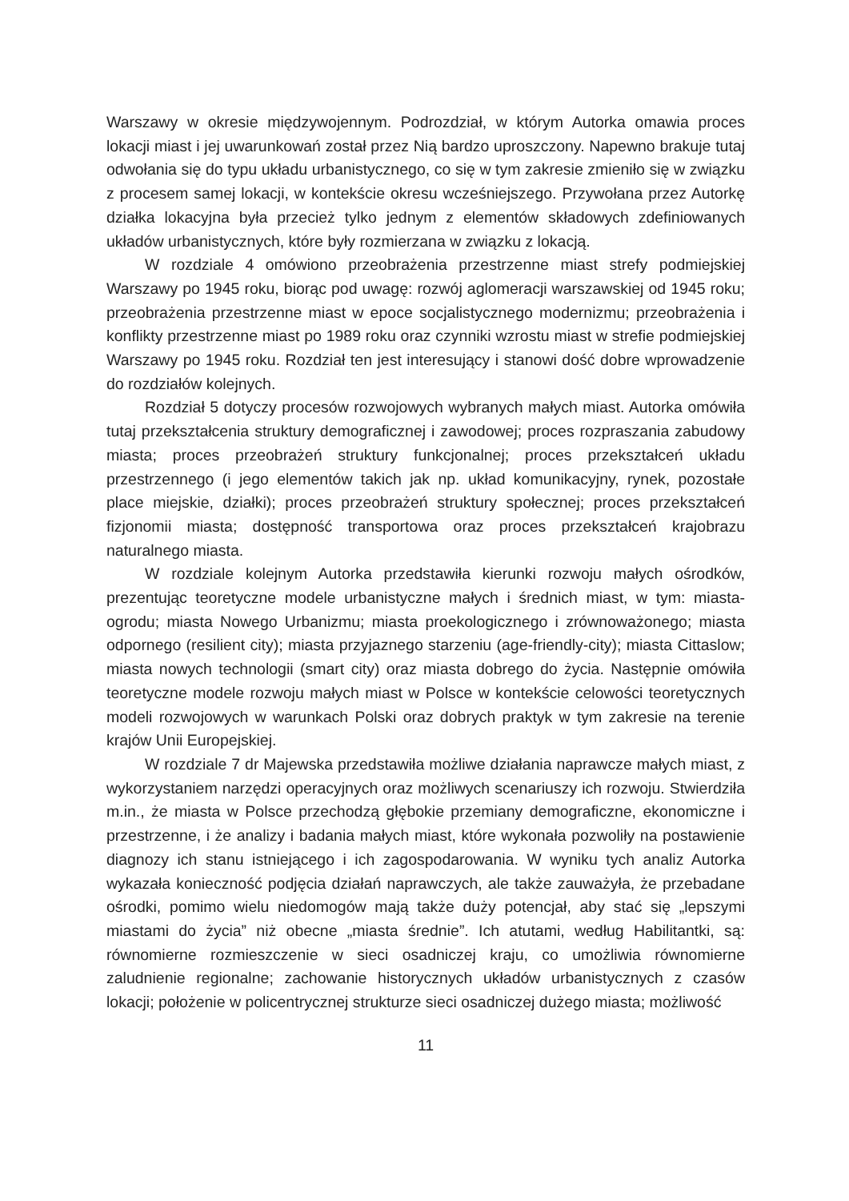Warszawy w okresie międzywojennym. Podrozdział, w którym Autorka omawia proces lokacji miast i jej uwarunkowań został przez Nią bardzo uproszczony. Napewno brakuje tutaj odwołania się do typu układu urbanistycznego, co się w tym zakresie zmieniło się w związku z procesem samej lokacji, w kontekście okresu wcześniejszego. Przywołana przez Autorkę działka lokacyjna była przecież tylko jednym z elementów składowych zdefiniowanych układów urbanistycznych, które były rozmierzana w związku z lokacją.
W rozdziale 4 omówiono przeobrażenia przestrzenne miast strefy podmiejskiej Warszawy po 1945 roku, biorąc pod uwagę: rozwój aglomeracji warszawskiej od 1945 roku; przeobrażenia przestrzenne miast w epoce socjalistycznego modernizmu; przeobrażenia i konflikty przestrzenne miast po 1989 roku oraz czynniki wzrostu miast w strefie podmiejskiej Warszawy po 1945 roku. Rozdział ten jest interesujący i stanowi dość dobre wprowadzenie do rozdziałów kolejnych.
Rozdział 5 dotyczy procesów rozwojowych wybranych małych miast. Autorka omówiła tutaj przekształcenia struktury demograficznej i zawodowej; proces rozpraszania zabudowy miasta; proces przeobrażeń struktury funkcjonalnej; proces przekształceń układu przestrzennego (i jego elementów takich jak np. układ komunikacyjny, rynek, pozostałe place miejskie, działki); proces przeobrażeń struktury społecznej; proces przekształceń fizjonomii miasta; dostępność transportowa oraz proces przekształceń krajobrazu naturalnego miasta.
W rozdziale kolejnym Autorka przedstawiła kierunki rozwoju małych ośrodków, prezentując teoretyczne modele urbanistyczne małych i średnich miast, w tym: miasta-ogrodu; miasta Nowego Urbanizmu; miasta proekologicznego i zrównoważonego; miasta odpornego (resilient city); miasta przyjaznego starzeniu (age-friendly-city); miasta Cittaslow; miasta nowych technologii (smart city) oraz miasta dobrego do życia. Następnie omówiła teoretyczne modele rozwoju małych miast w Polsce w kontekście celowości teoretycznych modeli rozwojowych w warunkach Polski oraz dobrych praktyk w tym zakresie na terenie krajów Unii Europejskiej.
W rozdziale 7 dr Majewska przedstawiła możliwe działania naprawcze małych miast, z wykorzystaniem narzędzi operacyjnych oraz możliwych scenariuszy ich rozwoju. Stwierdziła m.in., że miasta w Polsce przechodzą głębokie przemiany demograficzne, ekonomiczne i przestrzenne, i że analizy i badania małych miast, które wykonała pozwoliły na postawienie diagnozy ich stanu istniejącego i ich zagospodarowania. W wyniku tych analiz Autorka wykazała konieczność podjęcia działań naprawczych, ale także zauważyła, że przebadane ośrodki, pomimo wielu niedomogów mają także duży potencjał, aby stać się „lepszymi miastami do życia” niż obecne „miasta średnie”. Ich atutami, według Habilitantki, są: równomierne rozmieszczenie w sieci osadniczej kraju, co umożliwia równomierne zaludnienie regionalne; zachowanie historycznych układów urbanistycznych z czasów lokacji; położenie w policentrycznej strukturze sieci osadniczej dużego miasta; możliwość
11